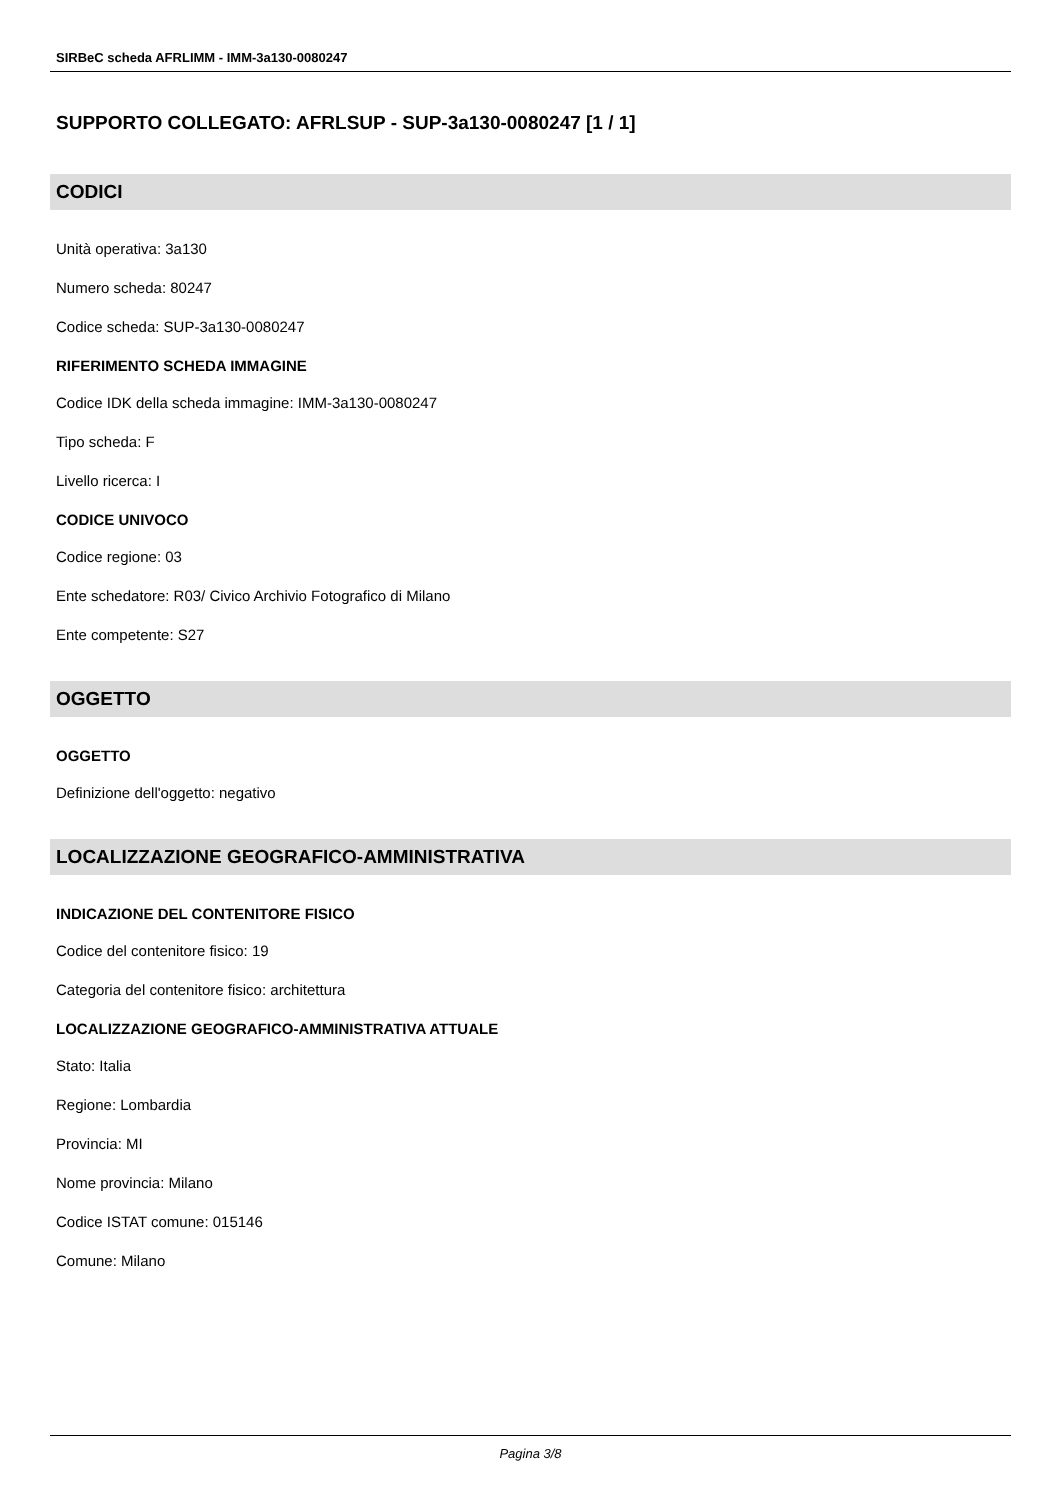SIRBeC scheda AFRLIMM - IMM-3a130-0080247
SUPPORTO COLLEGATO: AFRLSUP - SUP-3a130-0080247 [1 / 1]
CODICI
Unità operativa: 3a130
Numero scheda: 80247
Codice scheda: SUP-3a130-0080247
RIFERIMENTO SCHEDA IMMAGINE
Codice IDK della scheda immagine: IMM-3a130-0080247
Tipo scheda: F
Livello ricerca: I
CODICE UNIVOCO
Codice regione: 03
Ente schedatore: R03/ Civico Archivio Fotografico di Milano
Ente competente: S27
OGGETTO
OGGETTO
Definizione dell'oggetto: negativo
LOCALIZZAZIONE GEOGRAFICO-AMMINISTRATIVA
INDICAZIONE DEL CONTENITORE FISICO
Codice del contenitore fisico: 19
Categoria del contenitore fisico: architettura
LOCALIZZAZIONE GEOGRAFICO-AMMINISTRATIVA ATTUALE
Stato: Italia
Regione: Lombardia
Provincia: MI
Nome provincia: Milano
Codice ISTAT comune: 015146
Comune: Milano
Pagina 3/8